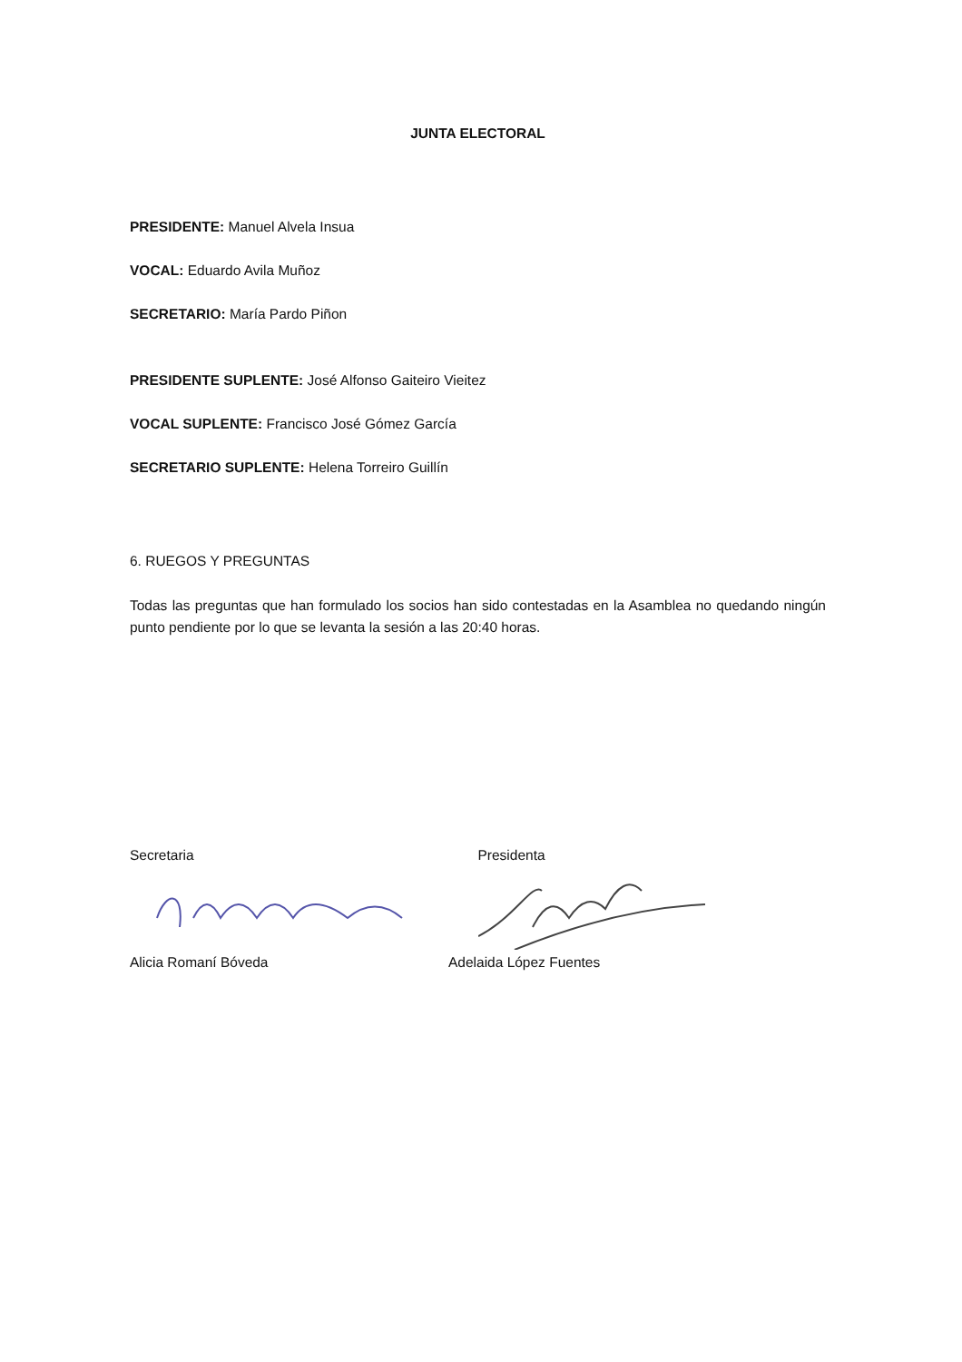JUNTA ELECTORAL
PRESIDENTE: Manuel Alvela Insua
VOCAL: Eduardo Avila Muñoz
SECRETARIO: María Pardo Piñon
PRESIDENTE SUPLENTE: José Alfonso Gaiteiro Vieitez
VOCAL SUPLENTE: Francisco José Gómez García
SECRETARIO SUPLENTE: Helena Torreiro Guillín
6. RUEGOS Y PREGUNTAS
Todas las preguntas que han formulado los socios han sido contestadas en la Asamblea no quedando ningún punto pendiente por lo que se levanta la sesión a las 20:40 horas.
Secretaria Presidenta
Alicia Romaní Bóveda Adelaida López Fuentes